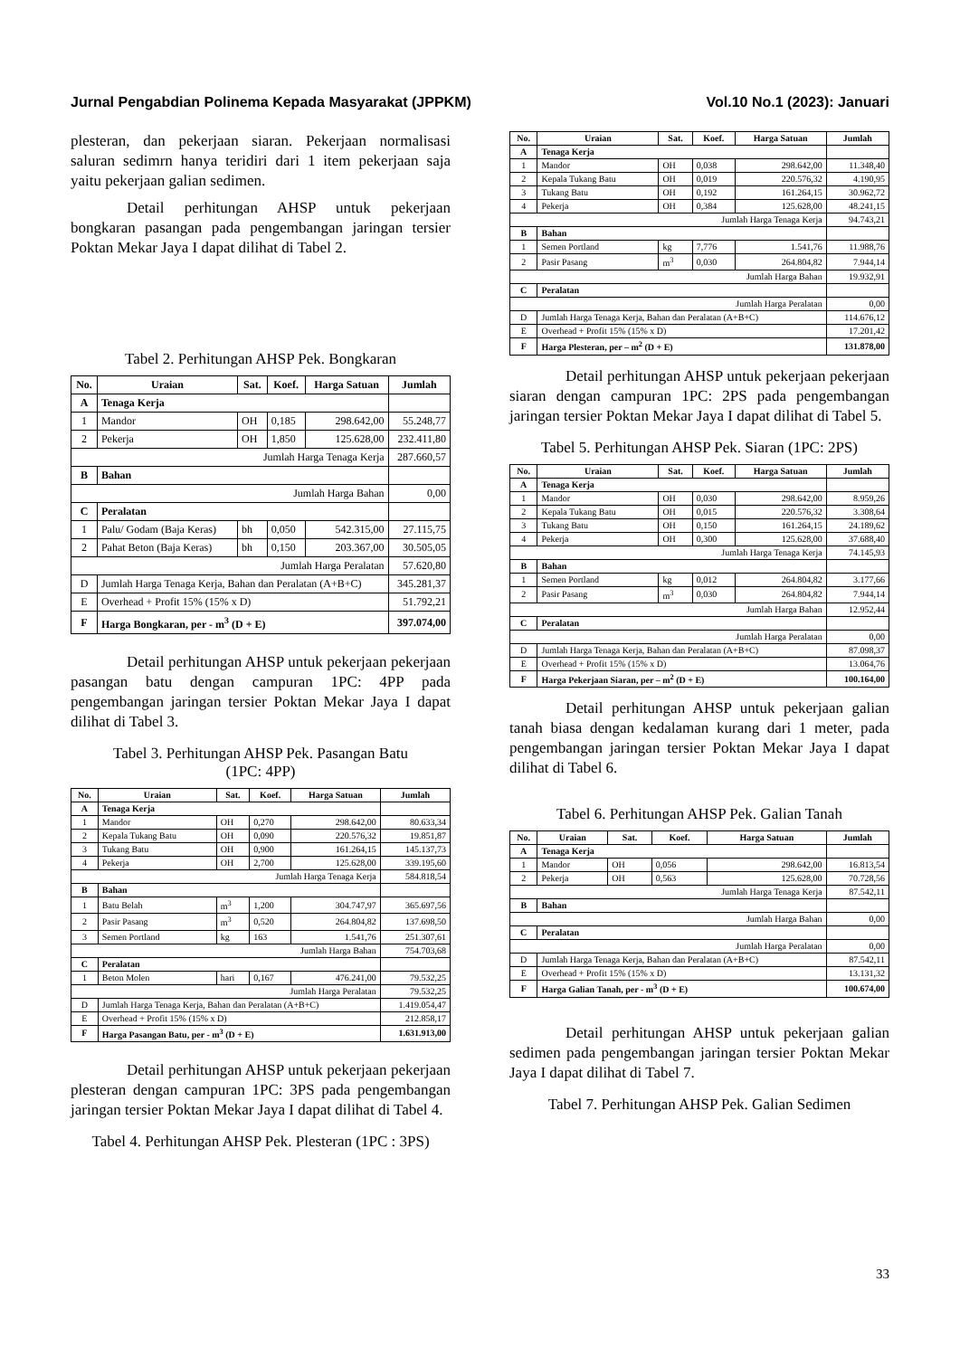Jurnal Pengabdian Polinema Kepada Masyarakat (JPPKM) Vol.10 No.1 (2023): Januari
plesteran, dan pekerjaan siaran. Pekerjaan normalisasi saluran sedimrn hanya teridiri dari 1 item pekerjaan saja yaitu pekerjaan galian sedimen.
Detail perhitungan AHSP untuk pekerjaan bongkaran pasangan pada pengembangan jaringan tersier Poktan Mekar Jaya I dapat dilihat di Tabel 2.
Tabel 2. Perhitungan AHSP Pek. Bongkaran
| No. | Uraian | Sat. | Koef. | Harga Satuan | Jumlah |
| --- | --- | --- | --- | --- | --- |
| A | Tenaga Kerja | | | | |
| 1 | Mandor | OH | 0,185 | 298.642,00 | 55.248,77 |
| 2 | Pekerja | OH | 1,850 | 125.628,00 | 232.411,80 |
| Jumlah Harga Tenaga Kerja | | | | | 287.660,57 |
| B | Bahan | | | | |
| Jumlah Harga Bahan | | | | | 0,00 |
| C | Peralatan | | | | |
| 1 | Palu/ Godam (Baja Keras) | bh | 0,050 | 542.315,00 | 27.115,75 |
| 2 | Pahat Beton (Baja Keras) | bh | 0,150 | 203.367,00 | 30.505,05 |
| Jumlah Harga Peralatan | | | | | 57.620,80 |
| D | Jumlah Harga Tenaga Kerja, Bahan dan Peralatan (A+B+C) | | | | 345.281,37 |
| E | Overhead + Profit 15% (15% x D) | | | | 51.792,21 |
| F | Harga Bongkaran, per - m<sup>3</sup> (D + E) | | | | 397.074,00 |
Detail perhitungan AHSP untuk pekerjaan pekerjaan pasangan batu dengan campuran 1PC: 4PP pada pengembangan jaringan tersier Poktan Mekar Jaya I dapat dilihat di Tabel 3.
Tabel 3. Perhitungan AHSP Pek. Pasangan Batu
(1PC: 4PP)
| No. | Uraian | Sat. | Koef. | Harga Satuan | Jumlah |
| --- | --- | --- | --- | --- | --- |
| A | Tenaga Kerja | | | | |
| 1 | Mandor | OH | 0,270 | 298.642,00 | 80.633,34 |
| 2 | Kepala Tukang Batu | OH | 0,090 | 220.576,32 | 19.851,87 |
| 3 | Tukang Batu | OH | 0,900 | 161.264,15 | 145.137,73 |
| 4 | Pekerja | OH | 2,700 | 125.628,00 | 339.195,60 |
| Jumlah Harga Tenaga Kerja | | | | | 584.818,54 |
| B | Bahan | | | | |
| 1 | Batu Belah | m<sup>3</sup> | 1,200 | 304.747,97 | 365.697,56 |
| 2 | Pasir Pasang | m<sup>3</sup> | 0,520 | 264.804,82 | 137.698,50 |
| 3 | Semen Portland | kg | 163 | 1.541,76 | 251.307,61 |
| Jumlah Harga Bahan | | | | | 754.703,68 |
| C | Peralatan | | | | |
| 1 | Beton Molen | hari | 0,167 | 476.241,00 | 79.532,25 |
| Jumlah Harga Peralatan | | | | | 79.532,25 |
| D | Jumlah Harga Tenaga Kerja, Bahan dan Peralatan (A+B+C) | | | | 1.419.054,47 |
| E | Overhead + Profit 15% (15% x D) | | | | 212.858,17 |
| F | Harga Pasangan Batu, per - m<sup>3</sup> (D + E) | | | | 1.631.913,00 |
Detail perhitungan AHSP untuk pekerjaan pekerjaan plesteran dengan campuran 1PC: 3PS pada pengembangan jaringan tersier Poktan Mekar Jaya I dapat dilihat di Tabel 4.
Tabel 4. Perhitungan AHSP Pek. Plesteran (1PC : 3PS)
| No. | Uraian | Sat. | Koef. | Harga Satuan | Jumlah |
| --- | --- | --- | --- | --- | --- |
| A | Tenaga Kerja | | | | |
| 1 | Mandor | OH | 0,038 | 298.642,00 | 11.348,40 |
| 2 | Kepala Tukang Batu | OH | 0,019 | 220.576,32 | 4.190,95 |
| 3 | Tukang Batu | OH | 0,192 | 161.264,15 | 30.962,72 |
| 4 | Pekerja | OH | 0,384 | 125.628,00 | 48.241,15 |
| Jumlah Harga Tenaga Kerja | | | | | 94.743,21 |
| B | Bahan | | | | |
| 1 | Semen Portland | kg | 7,776 | 1.541,76 | 11.988,76 |
| 2 | Pasir Pasang | m<sup>3</sup> | 0,030 | 264.804,82 | 7.944,14 |
| Jumlah Harga Bahan | | | | | 19.932,91 |
| C | Peralatan | | | | |
| Jumlah Harga Peralatan | | | | | 0,00 |
| D | Jumlah Harga Tenaga Kerja, Bahan dan Peralatan (A+B+C) | | | | 114.676,12 |
| E | Overhead + Profit 15% (15% x D) | | | | 17.201,42 |
| F | Harga Plesteran, per – m<sup>2</sup> (D + E) | | | | 131.878,00 |
Detail perhitungan AHSP untuk pekerjaan pekerjaan siaran dengan campuran 1PC: 2PS pada pengembangan jaringan tersier Poktan Mekar Jaya I dapat dilihat di Tabel 5.
Tabel 5. Perhitungan AHSP Pek. Siaran (1PC: 2PS)
| No. | Uraian | Sat. | Koef. | Harga Satuan | Jumlah |
| --- | --- | --- | --- | --- | --- |
| A | Tenaga Kerja | | | | |
| 1 | Mandor | OH | 0,030 | 298.642,00 | 8.959,26 |
| 2 | Kepala Tukang Batu | OH | 0,015 | 220.576,32 | 3.308,64 |
| 3 | Tukang Batu | OH | 0,150 | 161.264,15 | 24.189,62 |
| 4 | Pekerja | OH | 0,300 | 125.628,00 | 37.688,40 |
| Jumlah Harga Tenaga Kerja | | | | | 74.145,93 |
| B | Bahan | | | | |
| 1 | Semen Portland | kg | 0,012 | 264.804,82 | 3.177,66 |
| 2 | Pasir Pasang | m<sup>3</sup> | 0,030 | 264.804,82 | 7.944,14 |
| Jumlah Harga Bahan | | | | | 12.952,44 |
| C | Peralatan | | | | |
| Jumlah Harga Peralatan | | | | | 0,00 |
| D | Jumlah Harga Tenaga Kerja, Bahan dan Peralatan (A+B+C) | | | | 87.098,37 |
| E | Overhead + Profit 15% (15% x D) | | | | 13.064,76 |
| F | Harga Pekerjaan Siaran, per – m<sup>2</sup> (D + E) | | | | 100.164,00 |
Detail perhitungan AHSP untuk pekerjaan galian tanah biasa dengan kedalaman kurang dari 1 meter, pada pengembangan jaringan tersier Poktan Mekar Jaya I dapat dilihat di Tabel 6.
Tabel 6. Perhitungan AHSP Pek. Galian Tanah
| No. | Uraian | Sat. | Koef. | Harga Satuan | Jumlah |
| --- | --- | --- | --- | --- | --- |
| A | Tenaga Kerja | | | | |
| 1 | Mandor | OH | 0,056 | 298.642,00 | 16.813,54 |
| 2 | Pekerja | OH | 0,563 | 125.628,00 | 70.728,56 |
| Jumlah Harga Tenaga Kerja | | | | | 87.542,11 |
| B | Bahan | | | | |
| Jumlah Harga Bahan | | | | | 0,00 |
| C | Peralatan | | | | |
| Jumlah Harga Peralatan | | | | | 0,00 |
| D | Jumlah Harga Tenaga Kerja, Bahan dan Peralatan (A+B+C) | | | | 87.542,11 |
| E | Overhead + Profit 15% (15% x D) | | | | 13.131,32 |
| F | Harga Galian Tanah, per - m<sup>3</sup> (D + E) | | | | 100.674,00 |
Detail perhitungan AHSP untuk pekerjaan galian sedimen pada pengembangan jaringan tersier Poktan Mekar Jaya I dapat dilihat di Tabel 7.
Tabel 7. Perhitungan AHSP Pek. Galian Sedimen
33